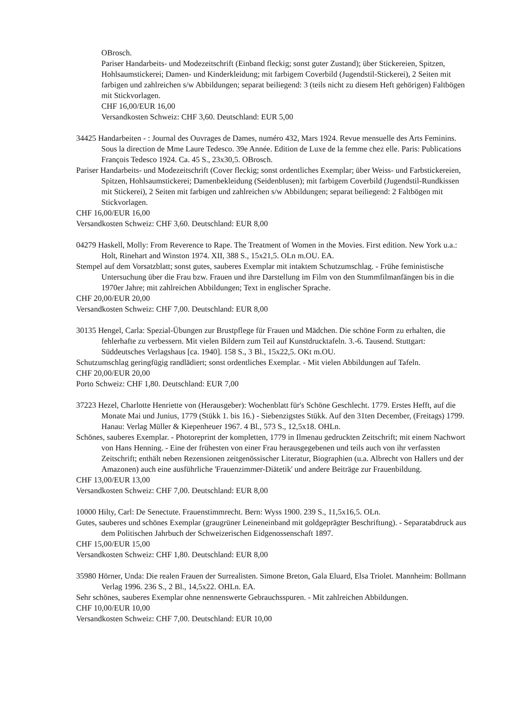OBrosch.
Pariser Handarbeits- und Modezeitschrift (Einband fleckig; sonst guter Zustand); über Stickereien, Spitzen, Hohlsaumstickerei; Damen- und Kinderkleidung; mit farbigem Coverbild (Jugendstil-Stickerei), 2 Seiten mit farbigen und zahlreichen s/w Abbildungen; separat beiliegend: 3 (teils nicht zu diesem Heft gehörigen) Faltbögen mit Stickvorlagen.
CHF 16,00/EUR 16,00
Versandkosten Schweiz: CHF 3,60. Deutschland: EUR 5,00
34425 Handarbeiten - : Journal des Ouvrages de Dames, numéro 432, Mars 1924. Revue mensuelle des Arts Feminins. Sous la direction de Mme Laure Tedesco. 39e Année. Edition de Luxe de la femme chez elle. Paris: Publications François Tedesco 1924. Ca. 45 S., 23x30,5. OBrosch.
Pariser Handarbeits- und Modezeitschrift (Cover fleckig; sonst ordentliches Exemplar; über Weiss- und Farbstickereien, Spitzen, Hohlsaumstickerei; Damenbekleidung (Seidenblusen); mit farbigem Coverbild (Jugendstil-Rundkissen mit Stickerei), 2 Seiten mit farbigen und zahlreichen s/w Abbildungen; separat beiliegend: 2 Faltbögen mit Stickvorlagen.
CHF 16,00/EUR 16,00
Versandkosten Schweiz: CHF 3,60. Deutschland: EUR 8,00
04279 Haskell, Molly: From Reverence to Rape. The Treatment of Women in the Movies. First edition. New York u.a.: Holt, Rinehart and Winston 1974. XII, 388 S., 15x21,5. OLn m.OU. EA.
Stempel auf dem Vorsatzblatt; sonst gutes, sauberes Exemplar mit intaktem Schutzumschlag. - Frühe feministische Untersuchung über die Frau bzw. Frauen und ihre Darstellung im Film von den Stummfilmanfängen bis in die 1970er Jahre; mit zahlreichen Abbildungen; Text in englischer Sprache.
CHF 20,00/EUR 20,00
Versandkosten Schweiz: CHF 7,00. Deutschland: EUR 8,00
30135 Hengel, Carla: Spezial-Übungen zur Brustpflege für Frauen und Mädchen. Die schöne Form zu erhalten, die fehlerhafte zu verbessern. Mit vielen Bildern zum Teil auf Kunstdrucktafeln. 3.-6. Tausend. Stuttgart: Süddeutsches Verlagshaus [ca. 1940]. 158 S., 3 Bl., 15x22,5. OKt m.OU.
Schutzumschlag geringfügig randlädiert; sonst ordentliches Exemplar. - Mit vielen Abbildungen auf Tafeln.
CHF 20,00/EUR 20,00
Porto Schweiz: CHF 1,80. Deutschland: EUR 7,00
37223 Hezel, Charlotte Henriette von (Herausgeber): Wochenblatt für's Schöne Geschlecht. 1779. Erstes Hefft, auf die Monate Mai und Junius, 1779 (Stükk 1. bis 16.) - Siebenzigstes Stükk. Auf den 31ten December, (Freitags) 1799. Hanau: Verlag Müller & Kiepenheuer 1967. 4 Bl., 573 S., 12,5x18. OHLn.
Schönes, sauberes Exemplar. - Photoreprint der kompletten, 1779 in Ilmenau gedruckten Zeitschrift; mit einem Nachwort von Hans Henning. - Eine der frühesten von einer Frau herausgegebenen und teils auch von ihr verfassten Zeitschrift; enthält neben Rezensionen zeitgenössischer Literatur, Biographien (u.a. Albrecht von Hallers und der Amazonen) auch eine ausführliche 'Frauenzimmer-Diätetik' und andere Beiträge zur Frauenbildung.
CHF 13,00/EUR 13,00
Versandkosten Schweiz: CHF 7,00. Deutschland: EUR 8,00
10000 Hilty, Carl: De Senectute. Frauenstimmrecht. Bern: Wyss 1900. 239 S., 11,5x16,5. OLn.
Gutes, sauberes und schönes Exemplar (graugrüner Leineneinband mit goldgeprägter Beschriftung). - Separatabdruck aus dem Politischen Jahrbuch der Schweizerischen Eidgenossenschaft 1897.
CHF 15,00/EUR 15,00
Versandkosten Schweiz: CHF 1,80. Deutschland: EUR 8,00
35980 Hörner, Unda: Die realen Frauen der Surrealisten. Simone Breton, Gala Eluard, Elsa Triolet. Mannheim: Bollmann Verlag 1996. 236 S., 2 Bl., 14,5x22. OHLn. EA.
Sehr schönes, sauberes Exemplar ohne nennenswerte Gebrauchsspuren. - Mit zahlreichen Abbildungen.
CHF 10,00/EUR 10,00
Versandkosten Schweiz: CHF 7,00. Deutschland: EUR 10,00